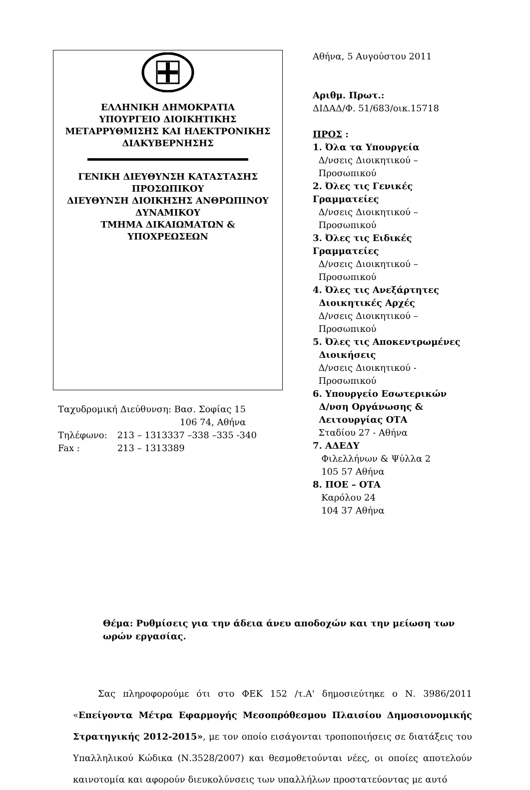ΕΛΛΗΝΙΚΗ ΔΗΜΟΚΡΑΤΙΑ
ΥΠΟΥΡΓΕΙΟ ΔΙΟΙΚΗΤΙΚΗΣ
ΜΕΤΑΡΡΥΘΜΙΣΗΣ ΚΑΙ ΗΛΕΚΤΡΟΝΙΚΗΣ
ΔΙΑΚΥΒΕΡΝΗΣΗΣ
ΓΕΝΙΚΗ ΔΙΕΥΘΥΝΣΗ ΚΑΤΑΣΤΑΣΗΣ
ΠΡΟΣΩΠΙΚΟΥ
ΔΙΕΥΘΥΝΣΗ ΔΙΟΙΚΗΣΗΣ ΑΝΘΡΩΠΙΝΟΥ
ΔΥΝΑΜΙΚΟΥ
ΤΜΗΜΑ ΔΙΚΑΙΩΜΑΤΩΝ &
ΥΠΟΧΡΕΩΣΕΩΝ
| Ταχυδρομική Διεύθυνση: Βασ. Σοφίας 15 106 74, Αθήνα | |
| Τηλέφωνο: | 213 – 1313337 –338 –335 -340 |
| Fax : | 213 – 1313389 |
Αθήνα, 5 Αυγούστου 2011
Αριθμ. Πρωτ.:
ΔΙΔΑΔ/Φ. 51/683/οικ.15718
ΠΡΟΣ :
1. Όλα τα Υπουργεία
Δ/νσεις Διοικητικού –
Προσωπικού
2. Όλες τις Γενικές Γραμματείες
Δ/νσεις Διοικητικού –
Προσωπικού
3. Όλες τις Ειδικές Γραμματείες
Δ/νσεις Διοικητικού –
Προσωπικού
4. Όλες τις Ανεξάρτητες
Διοικητικές Αρχές
Δ/νσεις Διοικητικού –
Προσωπικού
5. Όλες τις Αποκεντρωμένες
Διοικήσεις
Δ/νσεις Διοικητικού -
Προσωπικού
6. Υπουργείο Εσωτερικών
Δ/νση Οργάνωσης &
Λειτουργίας ΟΤΑ
Σταδίου 27 - Αθήνα
7. ΑΔΕΔΥ
Φιλελλήνων & Ψύλλα 2
105 57 Αθήνα
8. ΠΟΕ – ΟΤΑ
Καρόλου 24
104 37 Αθήνα
Θέμα: Ρυθμίσεις για την άδεια άνευ αποδοχών και την μείωση των ωρών εργασίας.
Σας πληροφορούμε ότι στο ΦΕΚ 152 /τ.Α' δημοσιεύτηκε ο Ν. 3986/2011 «Επείγοντα Μέτρα Εφαρμογής Μεσοπρόθεσμου Πλαισίου Δημοσιονομικής Στρατηγικής 2012-2015», με τον οποίο εισάγονται τροποποιήσεις σε διατάξεις του Υπαλληλικού Κώδικα (Ν.3528/2007) και θεσμοθετούνται νέες, οι οποίες αποτελούν καινοτομία και αφορούν διευκολύνσεις των υπαλλήλων προστατεύοντας με αυτό